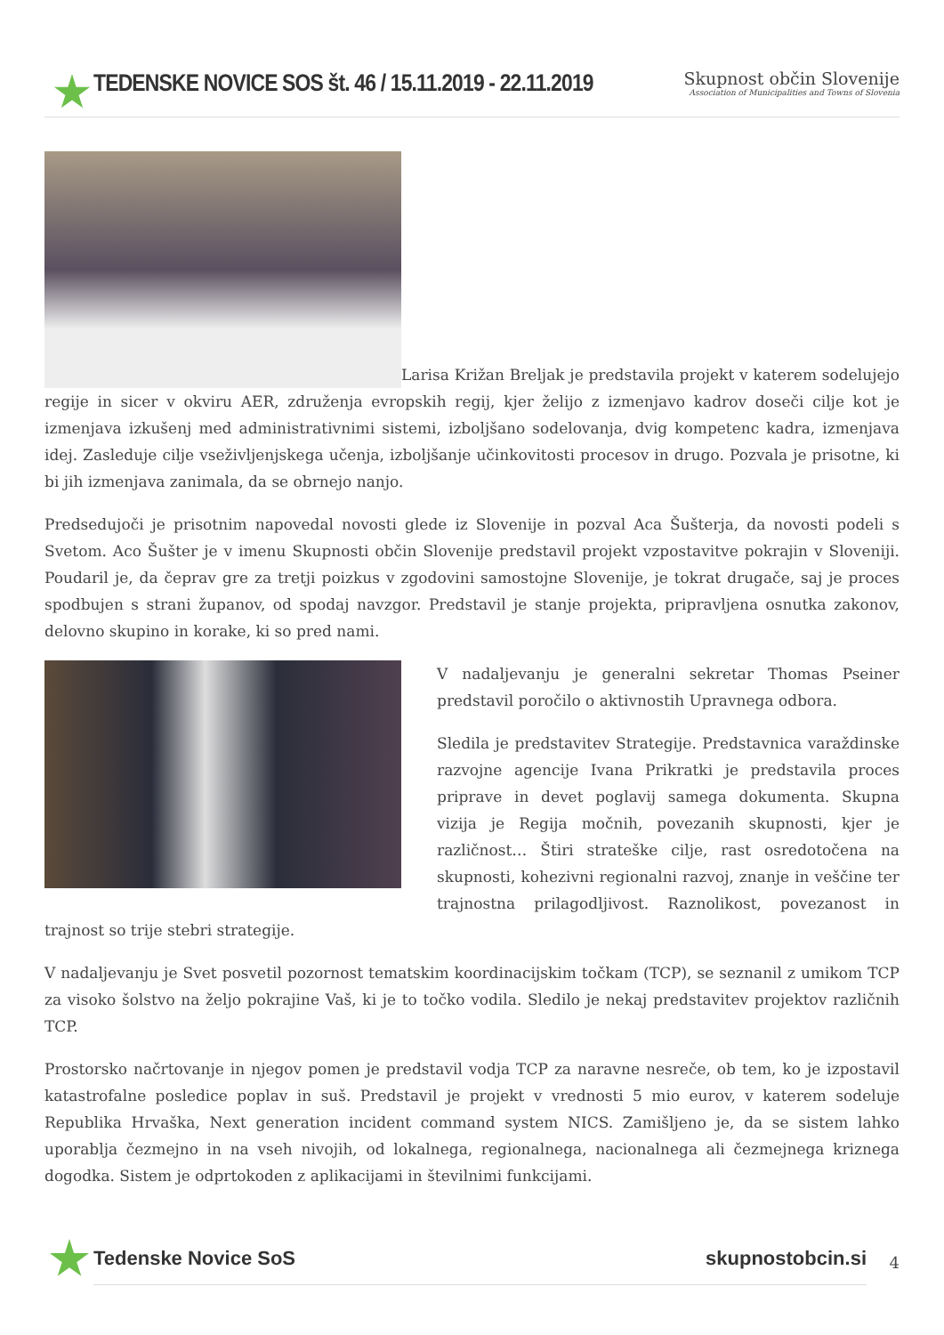TEDENSKE NOVICE SOS št. 46 / 15.11.2019 - 22.11.2019
Skupnost občin Slovenije
Association of Municipalities and Towns of Slovenia
Larisa Križan Breljak je predstavila projekt v katerem sodelujejo regije in sicer v okviru AER, združenja evropskih regij, kjer želijo z izmenjavo kadrov doseči cilje kot je izmenjava izkušenj med administrativnimi sistemi, izboljšano sodelovanja, dvig kompetenc kadra, izmenjava idej. Zasleduje cilje vseživljenjskega učenja, izboljšanje učinkovitosti procesov in drugo. Pozvala je prisotne, ki bi jih izmenjava zanimala, da se obrnejo nanjo.
Predsedujoči je prisotnim napovedal novosti glede iz Slovenije in pozval Aca Šušterja, da novosti podeli s Svetom. Aco Šušter je v imenu Skupnosti občin Slovenije predstavil projekt vzpostavitve pokrajin v Sloveniji. Poudaril je, da čeprav gre za tretji poizkus v zgodovini samostojne Slovenije, je tokrat drugače, saj je proces spodbujen s strani županov, od spodaj navzgor. Predstavil je stanje projekta, pripravljena osnutka zakonov, delovno skupino in korake, ki so pred nami.
V nadaljevanju je generalni sekretar Thomas Pseiner predstavil poročilo o aktivnostih Upravnega odbora.
Sledila je predstavitev Strategije. Predstavnica varaždinske razvojne agencije Ivana Prikratki je predstavila proces priprave in devet poglavij samega dokumenta. Skupna vizija je Regija močnih, povezanih skupnosti, kjer je različnost… Štiri strateške cilje, rast osredotočena na skupnosti, kohezivni regionalni razvoj, znanje in veščine ter trajnostna prilagodljivost. Raznolikost, povezanost in trajnost so trije stebri strategije.
V nadaljevanju je Svet posvetil pozornost tematskim koordinacijskim točkam (TCP), se seznanil z umikom TCP za visoko šolstvo na željo pokrajine Vaš, ki je to točko vodila. Sledilo je nekaj predstavitev projektov različnih TCP.
Prostorsko načrtovanje in njegov pomen je predstavil vodja TCP za naravne nesreče, ob tem, ko je izpostavil katastrofalne posledice poplav in suš. Predstavil je projekt v vrednosti 5 mio eurov, v katerem sodeluje Republika Hrvaška, Next generation incident command system NICS. Zamišljeno je, da se sistem lahko uporablja čezmejno in na vseh nivojih, od lokalnega, regionalnega, nacionalnega ali čezmejnega kriznega dogodka. Sistem je odprtokoden z aplikacijami in številnimi funkcijami.
Tedenske Novice SoS skupnostobcin.si
4